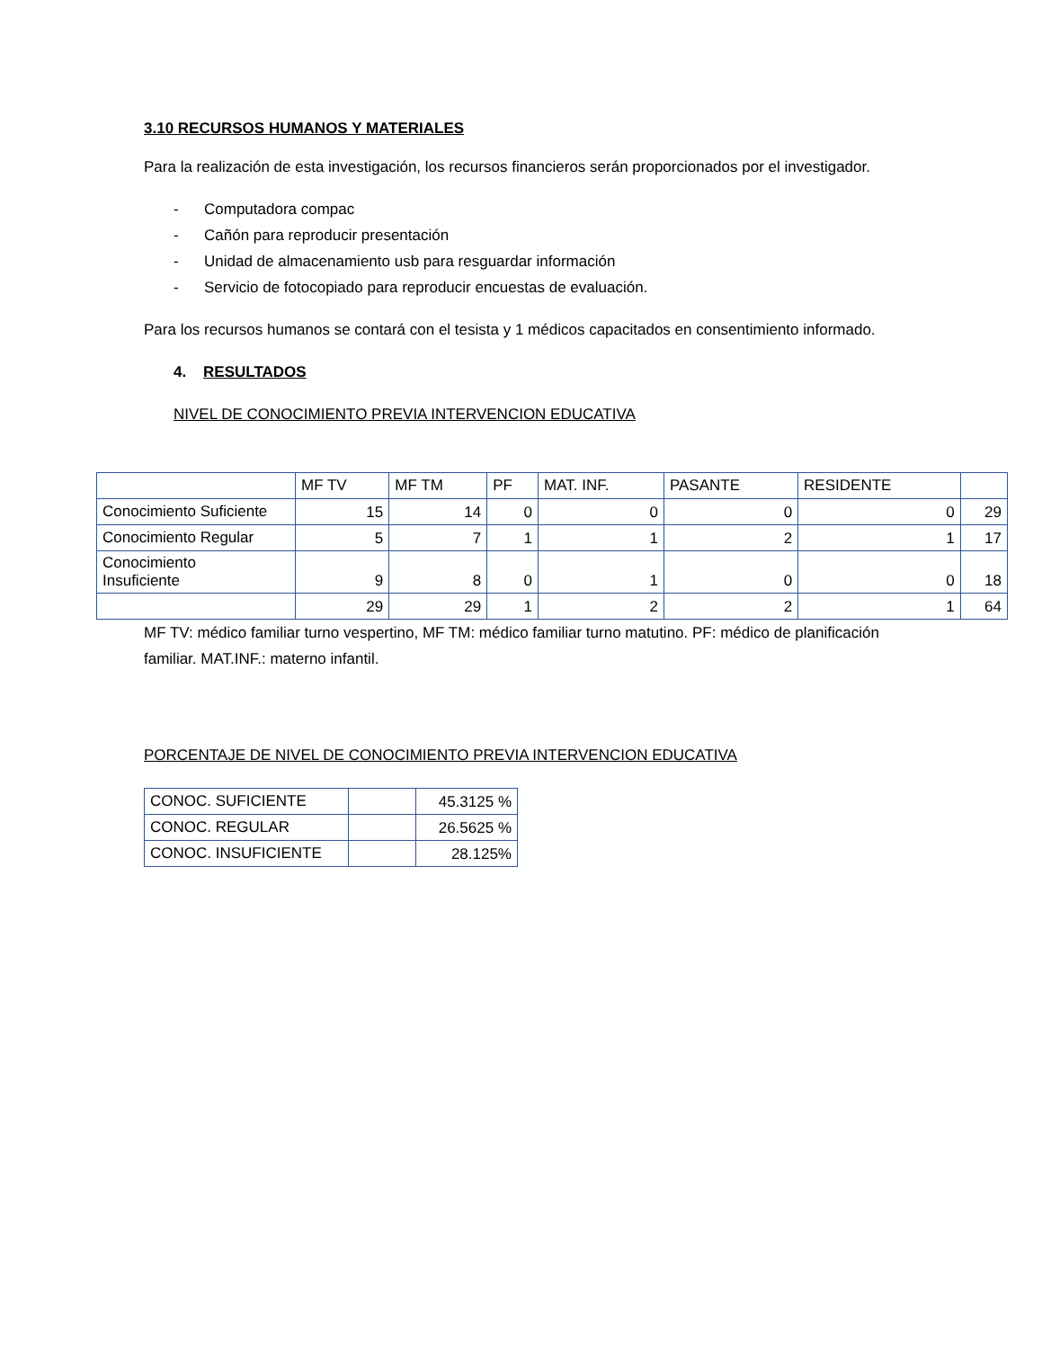3.10 RECURSOS HUMANOS Y MATERIALES
Para la realización de esta investigación, los recursos financieros serán proporcionados por el investigador.
- Computadora compac
- Cañón para reproducir presentación
- Unidad de almacenamiento usb para resguardar información
- Servicio de fotocopiado para reproducir encuestas de evaluación.
Para los recursos humanos se contará con el tesista y 1 médicos capacitados en consentimiento informado.
4. RESULTADOS
NIVEL DE CONOCIMIENTO PREVIA INTERVENCION EDUCATIVA
| | MF TV | MF TM | PF | MAT. INF. | PASANTE | RESIDENTE | |
| Conocimiento Suficiente | 15 | 14 | 0 | 0 | 0 | 0 | 29 |
| Conocimiento Regular | 5 | 7 | 1 | 1 | 2 | 1 | 17 |
| Conocimiento Insuficiente | 9 | 8 | 0 | 1 | 0 | 0 | 18 |
| | 29 | 29 | 1 | 2 | 2 | 1 | 64 |
MF TV: médico familiar turno vespertino, MF TM: médico familiar turno matutino. PF: médico de planificación familiar. MAT.INF.: materno infantil.
PORCENTAJE DE NIVEL DE CONOCIMIENTO PREVIA INTERVENCION EDUCATIVA
| CONOC. SUFICIENTE | | 45.3125 % |
| CONOC. REGULAR | | 26.5625 % |
| CONOC. INSUFICIENTE | | 28.125% |